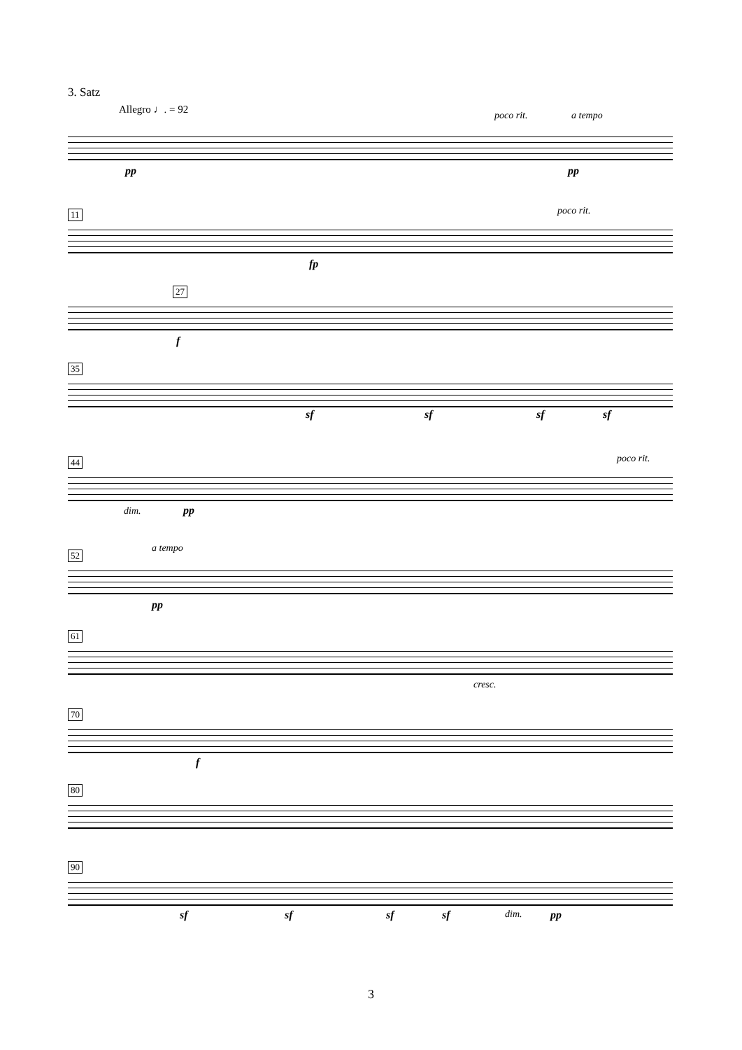3. Satz
Allegro ♩. = 92
poco rit. a tempo
pp pp
11 poco rit.
fp
27
f
35
sf sf sf sf
44
dim. pp
poco rit.
52
a tempo
pp
61
cresc.
70
f
80
90
sf sf sf sf dim. pp
3